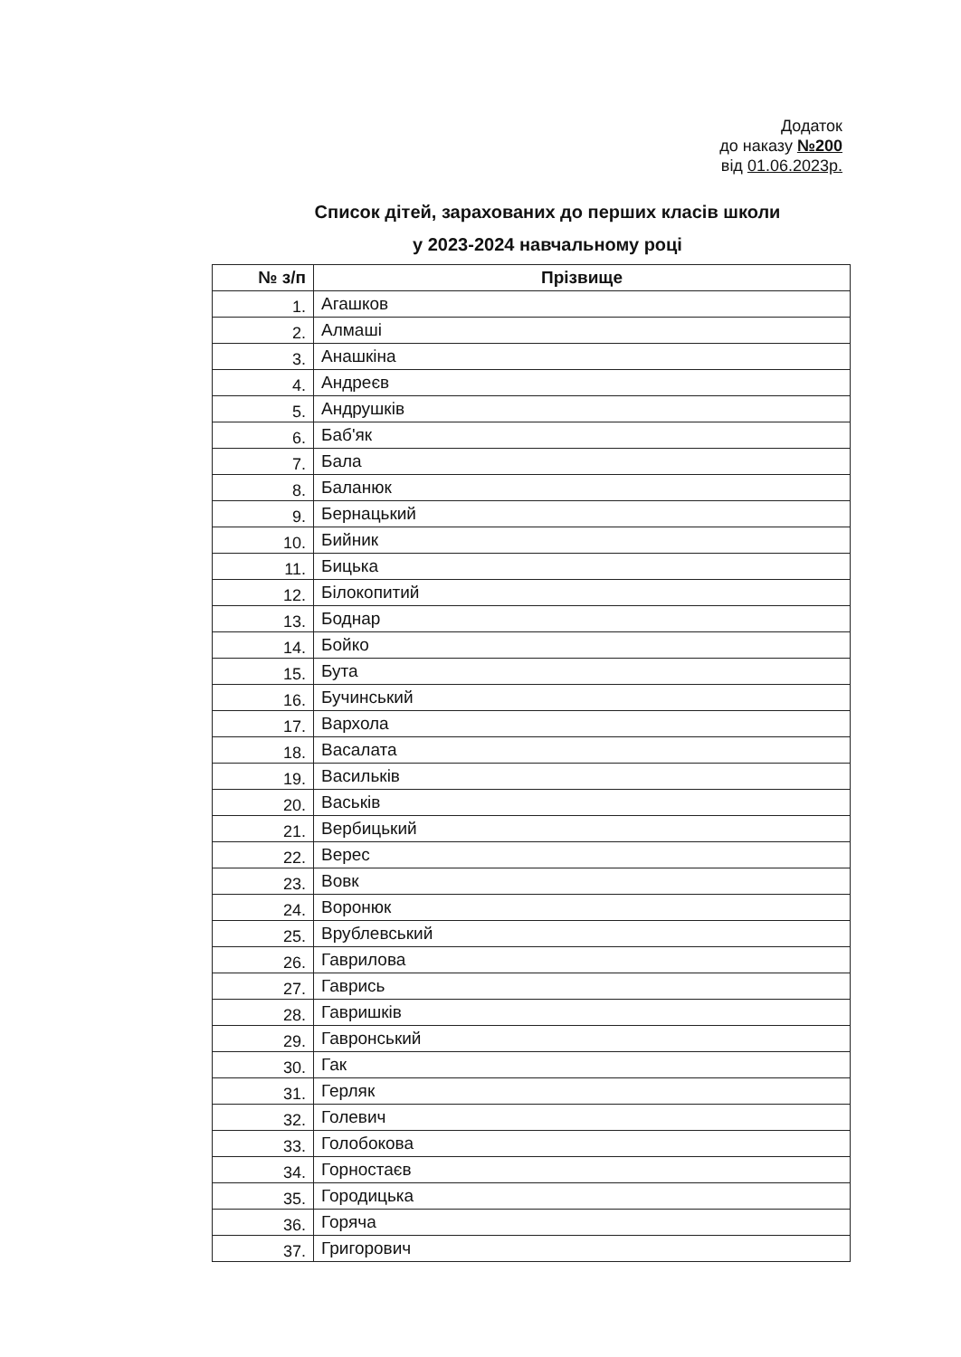Додаток
до наказу №200
від 01.06.2023р.
Список дітей, зарахованих до перших класів школи
у 2023-2024 навчальному році
| № з/п | Прізвище |
| --- | --- |
| 1. | Агашков |
| 2. | Алмаші |
| 3. | Анашкіна |
| 4. | Андреєв |
| 5. | Андрушків |
| 6. | Баб'як |
| 7. | Бала |
| 8. | Баланюк |
| 9. | Бернацький |
| 10. | Бийник |
| 11. | Бицька |
| 12. | Білокопитий |
| 13. | Боднар |
| 14. | Бойко |
| 15. | Бута |
| 16. | Бучинський |
| 17. | Вархола |
| 18. | Васалата |
| 19. | Васильків |
| 20. | Васьків |
| 21. | Вербицький |
| 22. | Верес |
| 23. | Вовк |
| 24. | Воронюк |
| 25. | Врублевський |
| 26. | Гаврилова |
| 27. | Гаврись |
| 28. | Гавришків |
| 29. | Гавронський |
| 30. | Гак |
| 31. | Герляк |
| 32. | Голевич |
| 33. | Голобокова |
| 34. | Горностаєв |
| 35. | Городицька |
| 36. | Горяча |
| 37. | Григорович |